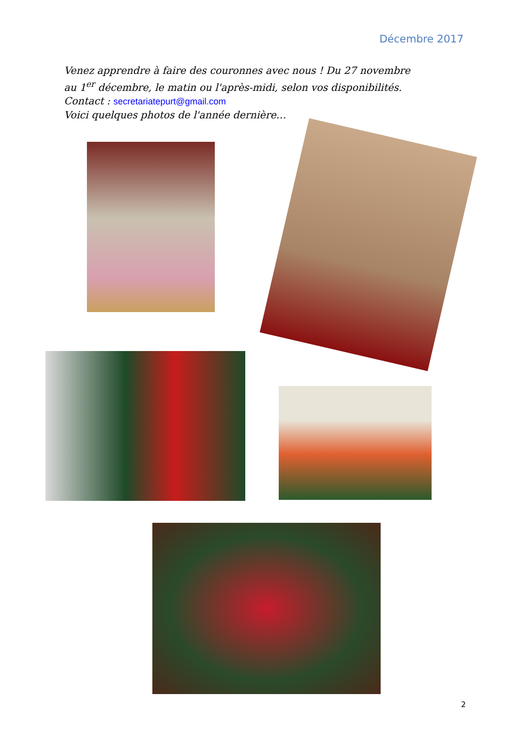Décembre 2017
Venez apprendre à faire des couronnes avec nous ! Du 27 novembre
au 1<sup>er</sup> décembre, le matin ou l'après-midi, selon vos disponibilités.
Contact : secretariatepurt@gmail.com
Voici quelques photos de l'année dernière…
2